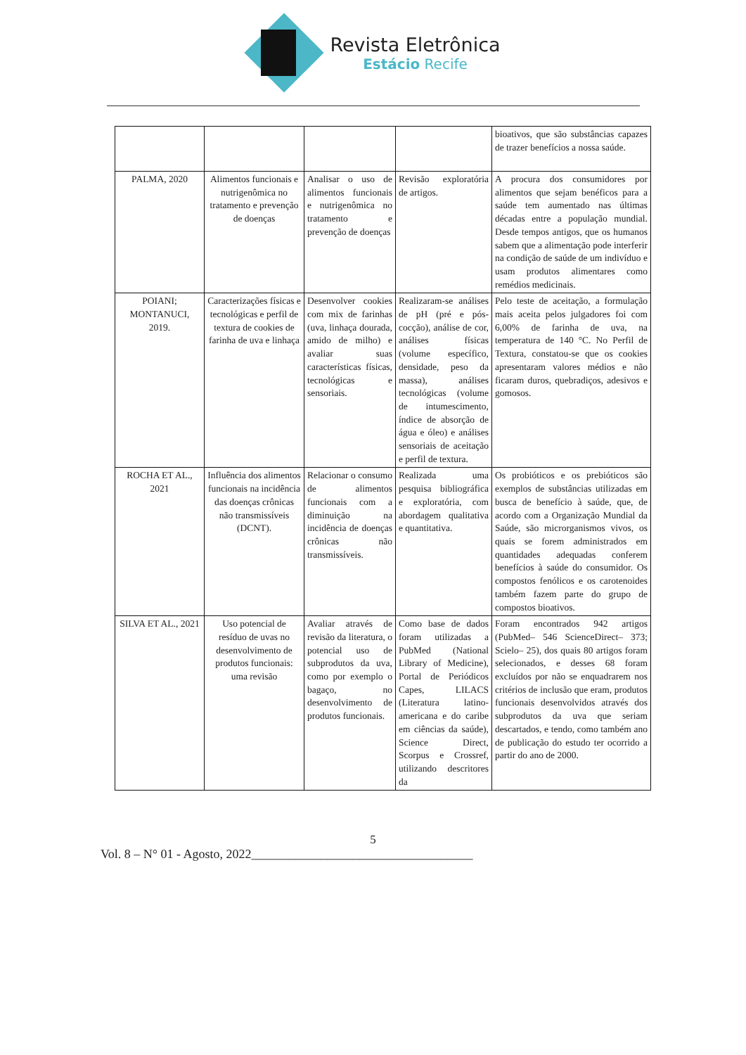Revista Eletrônica
Estácio Recife
| | | | | bioativos, que são substâncias capazes de trazer benefícios a nossa saúde. |
| PALMA, 2020 | Alimentos funcionais e nutrigenômica no tratamento e prevenção de doenças | Analisar o uso de alimentos funcionais e nutrigenômica no tratamento e prevenção de doenças | Revisão exploratória de artigos. | A procura dos consumidores por alimentos que sejam benéficos para a saúde tem aumentado nas últimas décadas entre a população mundial. Desde tempos antigos, que os humanos sabem que a alimentação pode interferir na condição de saúde de um indivíduo e usam produtos alimentares como remédios medicinais. |
| POIANI; MONTANUCI, 2019. | Caracterizações físicas e tecnológicas e perfil de textura de cookies de farinha de uva e linhaça | Desenvolver cookies com mix de farinhas (uva, linhaça dourada, amido de milho) e avaliar suas características físicas, tecnológicas e sensoriais. | Realizaram-se análises de pH (pré e pós-cocção), análise de cor, análises físicas (volume específico, densidade, peso da massa), análises tecnológicas (volume de intumescimento, índice de absorção de água e óleo) e análises sensoriais de aceitação e perfil de textura. | Pelo teste de aceitação, a formulação mais aceita pelos julgadores foi com 6,00% de farinha de uva, na temperatura de 140 °C. No Perfil de Textura, constatou-se que os cookies apresentaram valores médios e não ficaram duros, quebradiços, adesivos e gomosos. |
| ROCHA ET AL., 2021 | Influência dos alimentos funcionais na incidência das doenças crônicas não transmissíveis (DCNT). | Relacionar o consumo de alimentos funcionais com a diminuição na incidência de doenças crônicas não transmissíveis. | Realizada uma pesquisa bibliográfica e exploratória, com abordagem qualitativa e quantitativa. | Os probióticos e os prebióticos são exemplos de substâncias utilizadas em busca de benefício à saúde, que, de acordo com a Organização Mundial da Saúde, são microrganismos vivos, os quais se forem administrados em quantidades adequadas conferem benefícios à saúde do consumidor. Os compostos fenólicos e os carotenoides também fazem parte do grupo de compostos bioativos. |
| SILVA ET AL., 2021 | Uso potencial de resíduo de uvas no desenvolvimento de produtos funcionais: uma revisão | Avaliar através de revisão da literatura, o potencial uso de subprodutos da uva, como por exemplo o bagaço, no desenvolvimento de produtos funcionais. | Como base de dados foram utilizadas a PubMed (National Library of Medicine), Portal de Periódicos Capes, LILACS (Literatura latino-americana e do caribe em ciências da saúde), Science Direct, Scorpus e Crossref, utilizando descritores da | Foram encontrados 942 artigos (PubMed– 546 ScienceDirect– 373; Scielo– 25), dos quais 80 artigos foram selecionados, e desses 68 foram excluídos por não se enquadrarem nos critérios de inclusão que eram, produtos funcionais desenvolvidos através dos subprodutos da uva que seriam descartados, e tendo, como também ano de publicação do estudo ter ocorrido a partir do ano de 2000. |
5
Vol. 8 – N° 01 - Agosto, 2022___________________________________